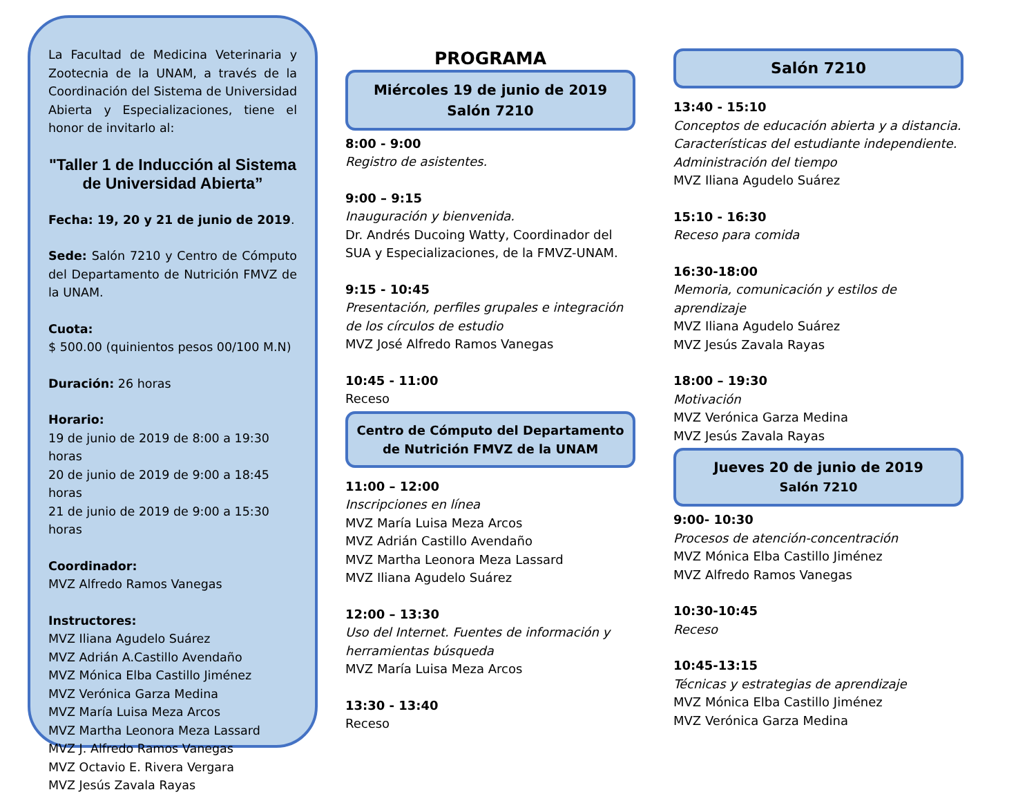La Facultad de Medicina Veterinaria y Zootecnia de la UNAM, a través de la Coordinación del Sistema de Universidad Abierta y Especializaciones, tiene el honor de invitarlo al:
"Taller 1 de Inducción al Sistema de Universidad Abierta”
Fecha: 19, 20 y 21 de junio de 2019.
Sede: Salón 7210 y Centro de Cómputo del Departamento de Nutrición FMVZ de la UNAM.
Cuota:
$ 500.00 (quinientos pesos 00/100 M.N)
Duración: 26 horas
Horario:
19 de junio de 2019 de 8:00 a 19:30 horas
20 de junio de 2019 de 9:00 a 18:45 horas
21 de junio de 2019 de 9:00 a 15:30 horas
Coordinador:
MVZ Alfredo Ramos Vanegas
Instructores:
MVZ Iliana Agudelo Suárez
MVZ Adrián A.Castillo Avendaño
MVZ Mónica Elba Castillo Jiménez
MVZ Verónica Garza Medina
MVZ María Luisa Meza Arcos
MVZ Martha Leonora Meza Lassard
MVZ J. Alfredo Ramos Vanegas
MVZ Octavio E. Rivera Vergara
MVZ Jesús Zavala Rayas
PROGRAMA
Miércoles 19 de junio de 2019
Salón 7210
8:00 - 9:00
Registro de asistentes.
9:00 – 9:15
Inauguración y bienvenida.
Dr. Andrés Ducoing Watty, Coordinador del SUA y Especializaciones, de la FMVZ-UNAM.
9:15 - 10:45
Presentación, perfiles grupales e integración de los círculos de estudio
MVZ José Alfredo Ramos Vanegas
10:45 - 11:00
Receso
Centro de Cómputo del Departamento de Nutrición FMVZ de la UNAM
11:00 – 12:00
Inscripciones en línea
MVZ María Luisa Meza Arcos
MVZ Adrián Castillo Avendaño
MVZ Martha Leonora Meza Lassard
MVZ Iliana Agudelo Suárez
12:00 – 13:30
Uso del Internet. Fuentes de información y herramientas búsqueda
MVZ María Luisa Meza Arcos
13:30 - 13:40
Receso
Salón 7210
13:40 - 15:10
Conceptos de educación abierta y a distancia. Características del estudiante independiente. Administración del tiempo
MVZ Iliana Agudelo Suárez
15:10 - 16:30
Receso para comida
16:30-18:00
Memoria, comunicación y estilos de aprendizaje
MVZ Iliana Agudelo Suárez
MVZ Jesús Zavala Rayas
18:00 – 19:30
Motivación
MVZ Verónica Garza Medina
MVZ Jesús Zavala Rayas
Jueves 20 de junio de 2019
Salón 7210
9:00- 10:30
Procesos de atención-concentración
MVZ Mónica Elba Castillo Jiménez
MVZ Alfredo Ramos Vanegas
10:30-10:45
Receso
10:45-13:15
Técnicas y estrategias de aprendizaje
MVZ Mónica Elba Castillo Jiménez
MVZ Verónica Garza Medina